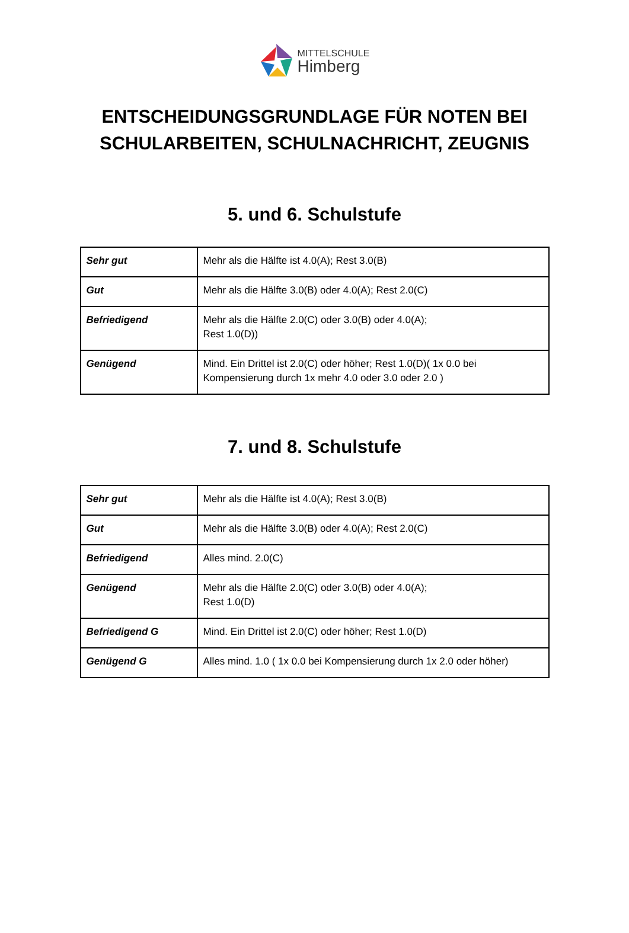MITTELSCHULE
Himberg
ENTSCHEIDUNGSGRUNDLAGE FÜR NOTEN BEI
SCHULARBEITEN, SCHULNACHRICHT, ZEUGNIS
5. und 6. Schulstufe
| Sehr gut | Mehr als die Hälfte ist 4.0(A); Rest 3.0(B) |
| Gut | Mehr als die Hälfte 3.0(B) oder 4.0(A); Rest 2.0(C) |
| Befriedigend | Mehr als die Hälfte 2.0(C) oder 3.0(B) oder 4.0(A); Rest 1.0(D)) |
| Genügend | Mind. Ein Drittel ist 2.0(C) oder höher; Rest 1.0(D)( 1x 0.0 bei Kompensierung durch 1x mehr 4.0 oder 3.0 oder 2.0 ) |
7. und 8. Schulstufe
| Sehr gut | Mehr als die Hälfte ist 4.0(A); Rest 3.0(B) |
| Gut | Mehr als die Hälfte 3.0(B) oder 4.0(A); Rest 2.0(C) |
| Befriedigend | Alles mind. 2.0(C) |
| Genügend | Mehr als die Hälfte 2.0(C) oder 3.0(B) oder 4.0(A); Rest 1.0(D) |
| Befriedigend G | Mind. Ein Drittel ist 2.0(C) oder höher; Rest 1.0(D) |
| Genügend G | Alles mind. 1.0 ( 1x 0.0 bei Kompensierung durch 1x 2.0 oder höher) |